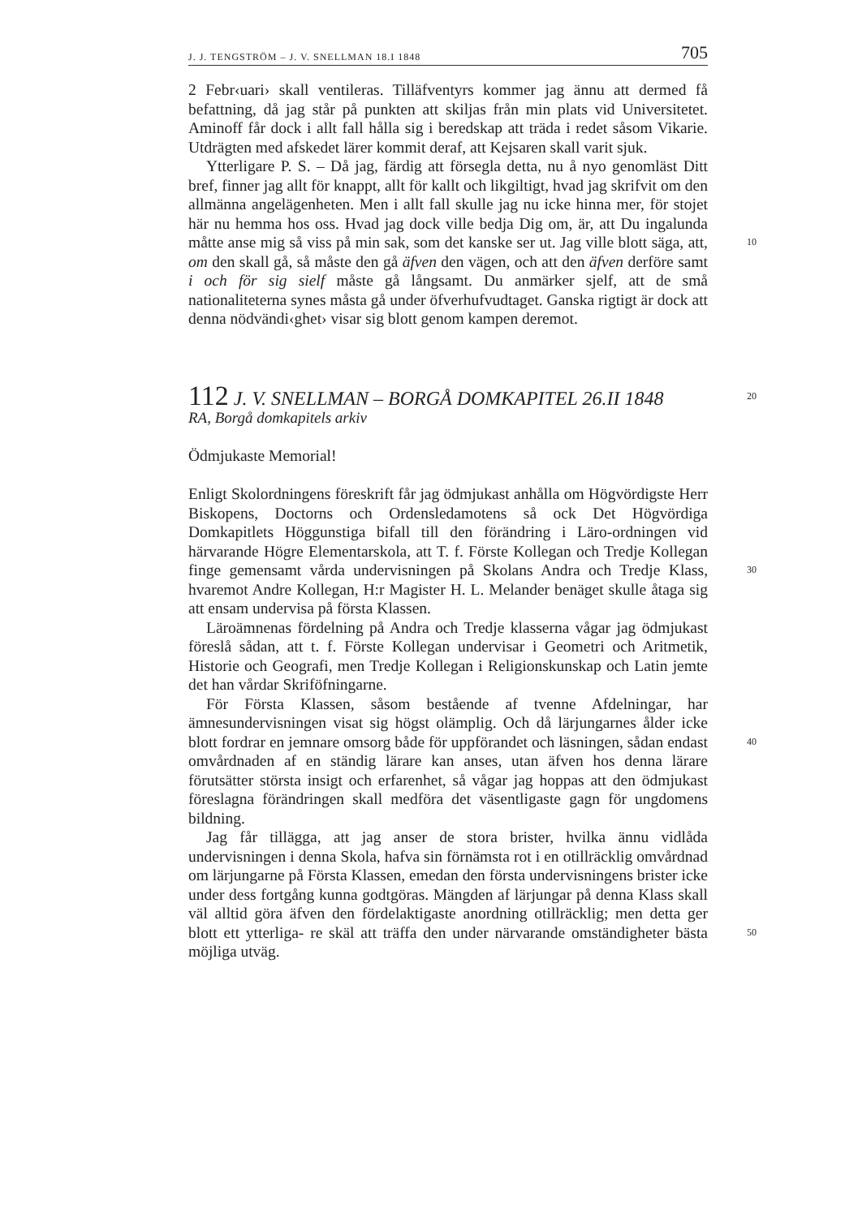J. J. TENGSTRÖM – J. V. SNELLMAN 18.I 1848 705
2 Febr‹uari› skall ventileras. Tilläfventyrs kommer jag ännu att dermed få befattning, då jag står på punkten att skiljas från min plats vid Universitetet. Aminoff får dock i allt fall hålla sig i beredskap att träda i redet såsom Vikarie. Utdrägten med afskedet lärer kommit deraf, att Kejsaren skall varit sjuk.
Ytterligare P. S. – Då jag, färdig att försegla detta, nu å nyo genomläst Ditt bref, finner jag allt för knappt, allt för kallt och likgiltigt, hvad jag skrifvit om den allmänna angelägenheten. Men i allt fall skulle jag nu icke hinna mer, för stojet här nu hemma hos oss. Hvad jag dock ville bedja Dig om, är, att Du ingalunda måtte anse mig 10 så viss på min sak, som det kanske ser ut. Jag ville blott säga, att, om den skall gå, så måste den gå äfven den vägen, och att den äfven derföre samt i och för sig sielf måste gå långsamt. Du anmärker sjelf, att de små nationaliteterna synes måsta gå under öfverhufvudtaget. Ganska rigtigt är dock att denna nödvändi‹ghet› visar sig blott genom kampen deremot.
112 J. V. SNELLMAN – BORGÅ DOMKAPITEL 26.II 1848 20
RA, Borgå domkapitels arkiv
Ödmjukaste Memorial!
Enligt Skolordningens föreskrift får jag ödmjukast anhålla om Högvördigste Herr Biskopens, Doctorns och Ordensledamotens så ock Det Högvördiga Domkapitlets Höggunstiga bifall till den förändring i Läro-ordningen vid härvarande Högre Elementarskola, att T. f. Förste Kollegan och Tredje Kollegan finge gemensamt vårda undervisningen 30 på Skolans Andra och Tredje Klass, hvaremot Andre Kollegan, H:r Magister H. L. Melander benäget skulle åtaga sig att ensam undervisa på första Klassen.
Läroämnenas fördelning på Andra och Tredje klasserna vågar jag ödmjukast föreslå sådan, att t. f. Förste Kollegan undervisar i Geometri och Aritmetik, Historie och Geografi, men Tredje Kollegan i Religionskunskap och Latin jemte det han vårdar Skriföfningarne.
För Första Klassen, såsom bestående af tvenne Afdelningar, har ämnesundervisningen visat sig högst olämplig. Och då lärjungarnes ålder icke blott fordrar en jemnare omsorg både för uppförandet och 40 läsningen, sådan endast omvårdnaden af en ständig lärare kan anses, utan äfven hos denna lärare förutsätter största insigt och erfarenhet, så vågar jag hoppas att den ödmjukast föreslagna förändringen skall medföra det väsentligaste gagn för ungdomens bildning.
Jag får tillägga, att jag anser de stora brister, hvilka ännu vidlåda undervisningen i denna Skola, hafva sin förnämsta rot i en otillräcklig omvårdnad om lärjungarne på Första Klassen, emedan den första undervisningens brister icke under dess fortgång kunna godtgöras. Mängden af lärjungar på denna Klass skall väl alltid göra äfven den fördelaktigaste anordning otillräcklig; men detta ger blott ett ytterliga- 50 re skäl att träffa den under närvarande omständigheter bästa möjliga utväg.